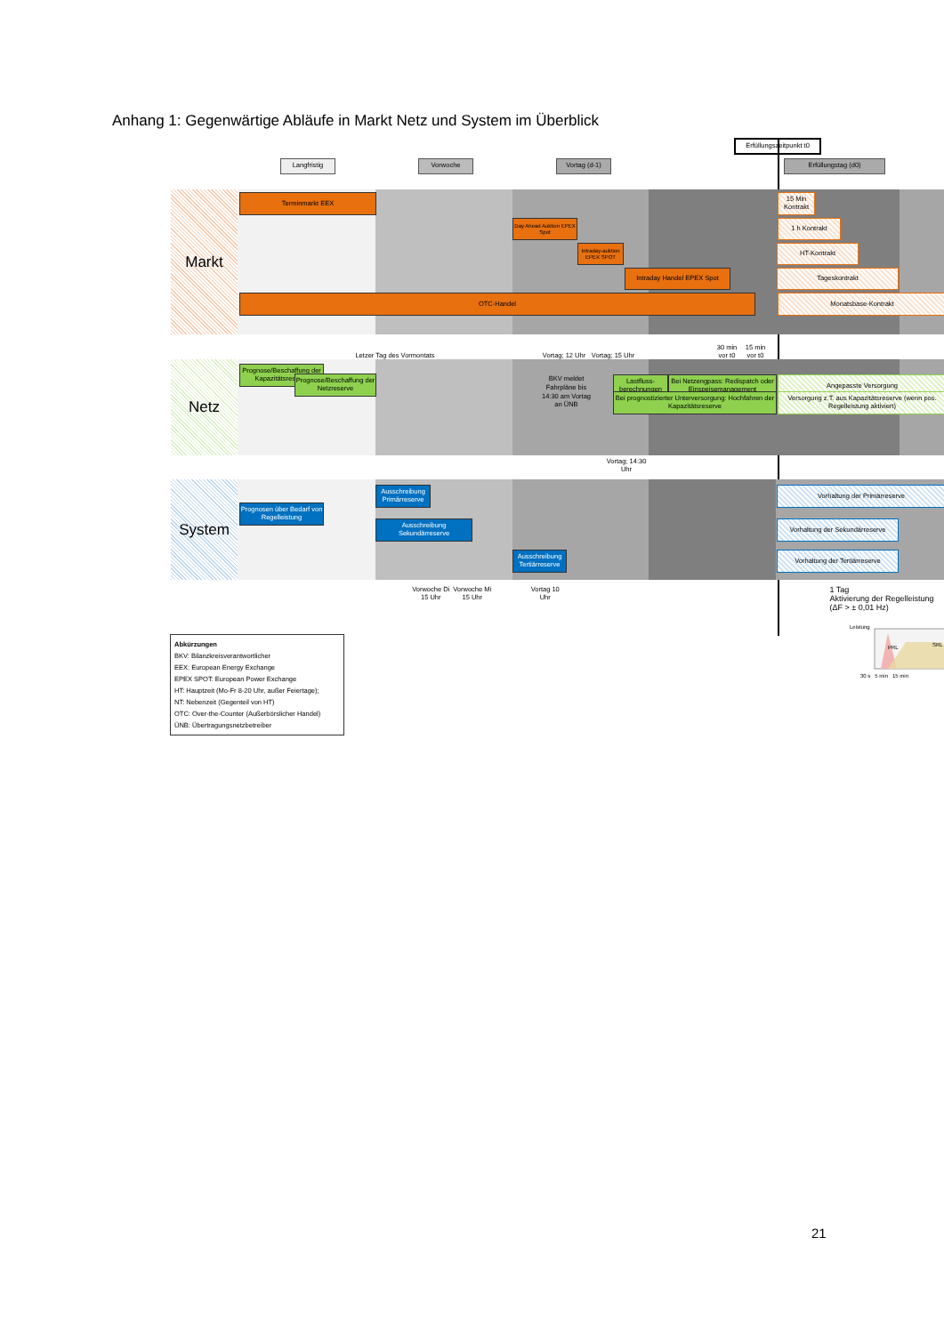Anhang 1: Gegenwärtige Abläufe in Markt Netz und System im Überblick
Erfüllungszeitpunkt t0
Langfristig
Vorwoche Vortag (d-1)
Erfüllungstag (d0)
Markt
Terminmarkt EEX 15 Min Kontrakt
Day Ahead Auktion EPEX Spot
1 h Kontrakt
Intraday-auktion EPEX SPOT
HT-Kontrakt
Intraday Handel EPEX Spot Tageskontrakt
OTC-Handel Monatsbase-Kontrakt
Letzer Tag des Vormontats Vortag; 12 Uhr Vortag; 15 Uhr 30 min vor t0 15 min vor t0
Netz
Prognose/Beschaffung der Kapazitätsreserve
BKV meldet Fahrpläne bis 14:30 am Vortag an ÜNB
Lastfluss-berechnungen
Bei Netzengpass: Redispatch oder Einspeisemanagement
Angepasste Versorgung
Prognose/Beschaffung der Netzreserve
Bei prognostizierter Unterversorgung: Hochfahren der Kapazitätsreserve
Versorgung z.T. aus Kapazitätsreserve (wenn pos. Regelleistung aktiviert)
Vortag; 14:30 Uhr
System
Prognosen über Bedarf von Regelleistung
Ausschreibung Primärreserve
Vorhaltung der Primärreserve
Ausschreibung Sekundärreserve
Vorhaltung der Sekundärreserve
Ausschreibung Tertiärreserve
Vorhaltung der Tertiärreserve
Vorwoche Di 15 Uhr Vorwoche Mi 15 Uhr Vortag 10 Uhr 1 Tag
Aktivierung der Regelleistung
(ΔF > ± 0,01 Hz)
Leistung
PRL
SRL
30 s 5 min 15 min
Abkürzungen
BKV: Bilanzkreisverantwortlicher
EEX: European Energy Exchange
EPEX SPOT: European Power Exchange
HT: Hauptzeit (Mo-Fr 8-20 Uhr, außer Feiertage);
NT: Nebenzeit (Gegenteil von HT)
OTC: Over-the-Counter (Außerbörslicher Handel)
ÜNB: Übertragungsnetzbetreiber
21